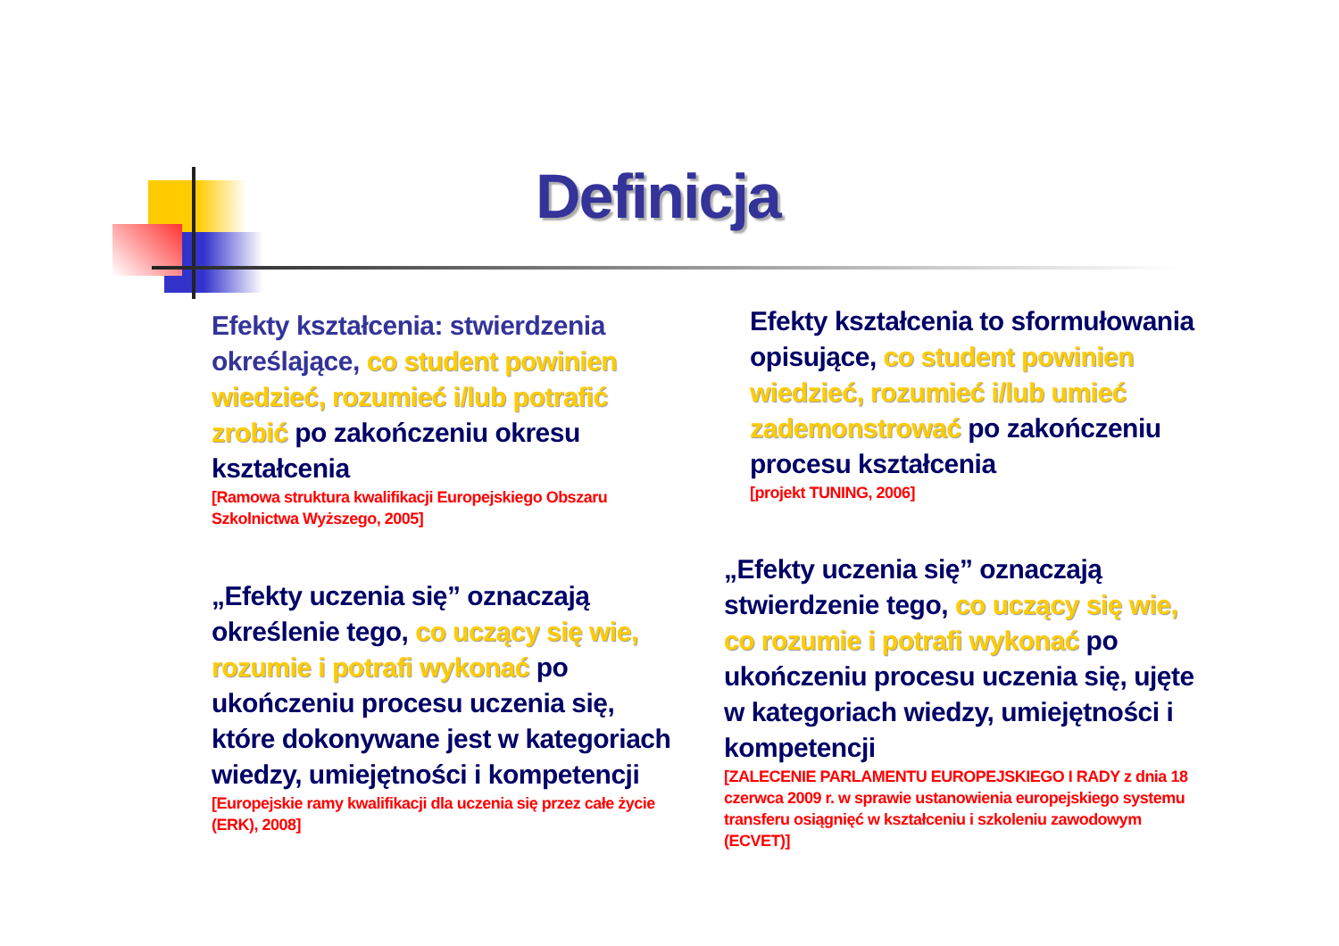Definicja
Efekty kształcenia: stwierdzenia określające, co student powinien wiedzieć, rozumieć i/lub potrafić zrobić po zakończeniu okresu kształcenia
[Ramowa struktura kwalifikacji Europejskiego Obszaru Szkolnictwa Wyższego, 2005]
Efekty kształcenia to sformułowania opisujące, co student powinien wiedzieć, rozumieć i/lub umieć zademonstrować po zakończeniu procesu kształcenia
[projekt TUNING, 2006]
„Efekty uczenia się” oznaczają określenie tego, co uczący się wie, rozumie i potrafi wykonać po ukończeniu procesu uczenia się, które dokonywane jest w kategoriach wiedzy, umiejętności i kompetencji
[Europejskie ramy kwalifikacji dla uczenia się przez całe życie (ERK), 2008]
„Efekty uczenia się” oznaczają stwierdzenie tego, co uczący się wie, co rozumie i potrafi wykonać po ukończeniu procesu uczenia się, ujęte w kategoriach wiedzy, umiejętności i kompetencji
[ZALECENIE PARLAMENTU EUROPEJSKIEGO I RADY z dnia 18 czerwca 2009 r. w sprawie ustanowienia europejskiego systemu transferu osiągnięć w kształceniu i szkoleniu zawodowym (ECVET)]